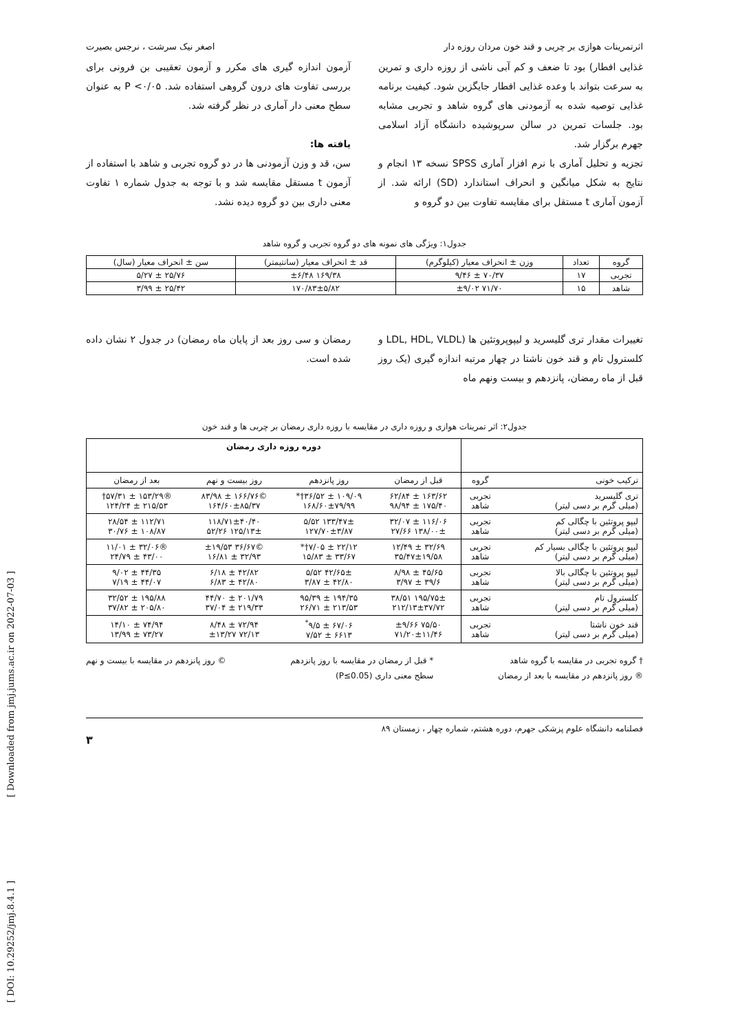اثرتمرینات هوازی بر چربی و قند خون مردان روزه دار اصغر نیک سرشت ، نرجس بصیرت
غذایی افطار) بود تا ضعف و کم آبی ناشی از روزه داری و تمرین به سرعت بتواند با وعده غذایی افطار جایگزین شود. کیفیت برنامه غذایی توصیه شده به آزمودنی های گروه شاهد و تجربی مشابه بود. جلسات تمرین در سالن سرپوشیده دانشگاه آزاد اسلامی جهرم برگزار شد.
تجزیه و تحلیل آماری با نرم افزار آماری SPSS نسخه ۱۳ انجام و نتایج به شکل میانگین و انحراف استاندارد (SD) ارائه شد. از آزمون آماری t مستقل برای مقایسه تفاوت بین دو گروه و
آزمون اندازه گیری های مکرر و آزمون تعقیبی بن فرونی برای بررسی تفاوت های درون گروهی استفاده شد. P <۰/۰۵ به عنوان سطح معنی دار آماری در نظر گرفته شد.
یافته ها:
سن، قد و وزن آزمودنی ها در دو گروه تجربی و شاهد با استفاده از آزمون t مستقل مقایسه شد و با توجه به جدول شماره ۱ تفاوت معنی داری بین دو گروه دیده نشد.
جدول۱: ویژگی های نمونه های دو گروه تجربی و گروه شاهد
| گروه | تعداد | وزن ± انحراف معیار (کیلوگرم) | قد ± انحراف معیار (سانتیمتر) | سن ± انحراف معیار (سال) |
| --- | --- | --- | --- | --- |
| تجربی | ۱۷ | ۷۰/۳۷ ± ۹/۴۶ | ۱۶۹/۳۸ ±۶/۴۸ | ۲۵/۷۶ ± ۵/۲۷ |
| شاهد | ۱۵ | ۷۱/۷۰ ±۹/۰۲ | ۱۷۰/۸۳±۵/۸۲ | ۲۵/۴۲ ± ۳/۹۹ |
تغییرات مقدار تری گلیسرید و لیپوپروتئین ها (LDL, HDL, VLDL و کلسترول تام و قند خون ناشتا در چهار مرتبه اندازه گیری (یک روز قبل از ماه رمضان، پانزدهم و بیست ونهم ماه
رمضان و سی روز بعد از پایان ماه رمضان) در جدول ۲ نشان داده شده است.
جدول۲: اثر تمرینات هوازی و روزه داری در مقایسه با روزه داری رمضان بر چربی ها و قند خون
| | | دوره روزه داری رمضان | | | |
| --- | --- | --- | --- | --- | --- |
| ترکیب خونی | گروه | قبل از رمضان | روز پانزدهم | روز بیست و نهم | بعد از رمضان |
| تری گلیسرید (میلی گرم بر دسی لیتر) | تجربی شاهد | ۱۶۳/۶۲ ± ۶۲/۸۴ ۱۷۵/۴۰ ± ۹۸/۹۴ | ۱۰۹/۰۹ ± ۳۶/۵۲†* ۱۶۸/۶۰±۷۹/۹۹ | ©۱۶۶/۷۶ ± ۸۳/۹۸ ۱۶۴/۶۰±۸۵/۳۷ | ®۱۵۳/۲۹ ± ۵۷/۳۱† ۲۱۵/۵۳ ± ۱۲۴/۲۴ |
| لیپو پروتئین با چگالی کم (میلی گرم بر دسی لیتر) | تجربی شاهد | ۱۱۶/۰۶ ± ۳۲/۰۷ ۱۳۸/۰۰± ۲۷/۶۶ | ۱۳۳/۴۷± ۵/۵۲ ۱۲۷/۷۰±۳/۸۷ | ۱۱۸/۷۱±۴۰/۴۰ ۱۲۵/۱۳± ۵۲/۲۶ | ۱۱۲/۷۱ ± ۲۸/۵۴ ۱۰۸/۸۷ ± ۳۰/۷۶ |
| لیپو پروتئین با چگالی بسیار کم (میلی گرم بر دسی لیتر) | تجربی شاهد | ۳۲/۶۹ ± ۱۲/۴۹ ۳۵/۴۷±۱۹/۵۸ | ۲۲/۱۲ ± ۷/۰۵†* ۳۳/۶۷ ± ۱۵/۸۳ | ©۳۶/۶۷ ±۱۹/۵۳ ۳۲/۹۳ ± ۱۶/۸۱ | ®۳۲/۰۶ ± ۱۱/۰۱ ۴۳/۰۰ ± ۲۴/۷۹ |
| لیپو پروتئین با چگالی بالا (میلی گرم بر دسی لیتر) | تجربی شاهد | ۴۵/۶۵ ± ۸/۹۸ ۳۹/۶ ± ۳/۹۷ | ۴۲/۶۵± ۵/۵۲ ۴۲/۸۰ ± ۳/۸۷ | ۴۲/۸۲ ± ۶/۱۸ ۴۲/۸۰ ± ۶/۸۳ | ۴۴/۳۵ ± ۹/۰۲ ۴۴/۰۷ ± ۷/۱۹ |
| کلسترول تام (میلی گرم بر دسی لیتر) | تجربی شاهد | ۱۹۵/۷۵± ۳۸/۵۱ ۲۱۲/۱۳±۳۷/۷۲ | ۱۹۴/۳۵ ± ۹۵/۳۹ ۲۱۳/۵۳ ± ۲۶/۷۱ | ۲۰۱/۷۹ ± ۴۴/۷۰ ۲۱۹/۳۳ ± ۳۷/۰۴ | ۱۹۵/۸۸ ± ۳۲/۵۲ ۲۰۵/۸۰ ± ۳۷/۸۲ |
| قند خون ناشتا (میلی گرم بر دسی لیتر) | تجربی شاهد | ۷۵/۵۰ ±۹/۶۶ ۷۱/۲۰±۱۱/۴۶ | ۶۷/۰۶ ± ۹/۵<sup>*</sup> ۶۶۱۳ ± ۷/۵۲ | ۷۲/۹۴ ± ۸/۴۸ ۷۲/۱۳ ±۱۳/۲۷ | ۷۴/۹۴ ± ۱۴/۱۰ ۷۳/۲۷ ± ۱۳/۹۹ |
† گروه تجربی در مقایسه با گروه شاهد
® روز پانزدهم در مقایسه با بعد از رمضان
* قبل از رمضان در مقایسه با روز پانزدهم
سطح معنی داری (P≤0.05)
© روز پانزدهم در مقایسه با بیست و نهم
فصلنامه دانشگاه علوم پزشکی جهرم، دوره هشتم، شماره چهار ، زمستان ۸۹
۳
[ Downloaded from jmj.jums.ac.ir on 2022-07-03 ]
[ DOI: 10.29252/jmj.8.4.1 ]